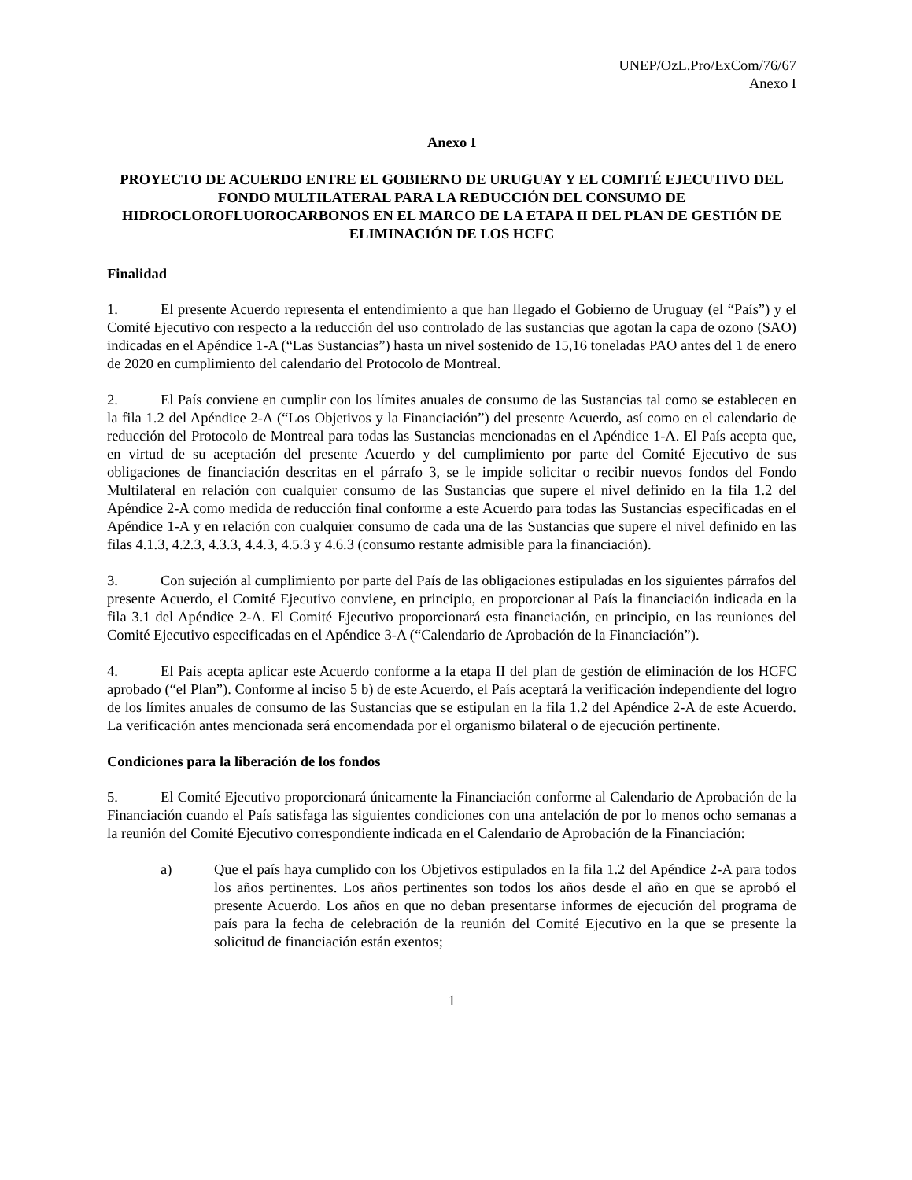UNEP/OzL.Pro/ExCom/76/67
Anexo I
Anexo I
PROYECTO DE ACUERDO ENTRE EL GOBIERNO DE URUGUAY Y EL COMITÉ EJECUTIVO DEL FONDO MULTILATERAL PARA LA REDUCCIÓN DEL CONSUMO DE HIDROCLOROFLUOROCARBONOS EN EL MARCO DE LA ETAPA II DEL PLAN DE GESTIÓN DE ELIMINACIÓN DE LOS HCFC
Finalidad
1. El presente Acuerdo representa el entendimiento a que han llegado el Gobierno de Uruguay (el “País”) y el Comité Ejecutivo con respecto a la reducción del uso controlado de las sustancias que agotan la capa de ozono (SAO) indicadas en el Apéndice 1-A (“Las Sustancias”) hasta un nivel sostenido de 15,16 toneladas PAO antes del 1 de enero de 2020 en cumplimiento del calendario del Protocolo de Montreal.
2. El País conviene en cumplir con los límites anuales de consumo de las Sustancias tal como se establecen en la fila 1.2 del Apéndice 2-A (“Los Objetivos y la Financiación”) del presente Acuerdo, así como en el calendario de reducción del Protocolo de Montreal para todas las Sustancias mencionadas en el Apéndice 1-A. El País acepta que, en virtud de su aceptación del presente Acuerdo y del cumplimiento por parte del Comité Ejecutivo de sus obligaciones de financiación descritas en el párrafo 3, se le impide solicitar o recibir nuevos fondos del Fondo Multilateral en relación con cualquier consumo de las Sustancias que supere el nivel definido en la fila 1.2 del Apéndice 2-A como medida de reducción final conforme a este Acuerdo para todas las Sustancias especificadas en el Apéndice 1-A y en relación con cualquier consumo de cada una de las Sustancias que supere el nivel definido en las filas 4.1.3, 4.2.3, 4.3.3, 4.4.3, 4.5.3 y 4.6.3 (consumo restante admisible para la financiación).
3. Con sujeción al cumplimiento por parte del País de las obligaciones estipuladas en los siguientes párrafos del presente Acuerdo, el Comité Ejecutivo conviene, en principio, en proporcionar al País la financiación indicada en la fila 3.1 del Apéndice 2-A. El Comité Ejecutivo proporcionará esta financiación, en principio, en las reuniones del Comité Ejecutivo especificadas en el Apéndice 3-A (“Calendario de Aprobación de la Financiación”).
4. El País acepta aplicar este Acuerdo conforme a la etapa II del plan de gestión de eliminación de los HCFC aprobado (“el Plan”). Conforme al inciso 5 b) de este Acuerdo, el País aceptará la verificación independiente del logro de los límites anuales de consumo de las Sustancias que se estipulan en la fila 1.2 del Apéndice 2-A de este Acuerdo. La verificación antes mencionada será encomendada por el organismo bilateral o de ejecución pertinente.
Condiciones para la liberación de los fondos
5. El Comité Ejecutivo proporcionará únicamente la Financiación conforme al Calendario de Aprobación de la Financiación cuando el País satisfaga las siguientes condiciones con una antelación de por lo menos ocho semanas a la reunión del Comité Ejecutivo correspondiente indicada en el Calendario de Aprobación de la Financiación:
a) Que el país haya cumplido con los Objetivos estipulados en la fila 1.2 del Apéndice 2-A para todos los años pertinentes. Los años pertinentes son todos los años desde el año en que se aprobó el presente Acuerdo. Los años en que no deban presentarse informes de ejecución del programa de país para la fecha de celebración de la reunión del Comité Ejecutivo en la que se presente la solicitud de financiación están exentos;
1